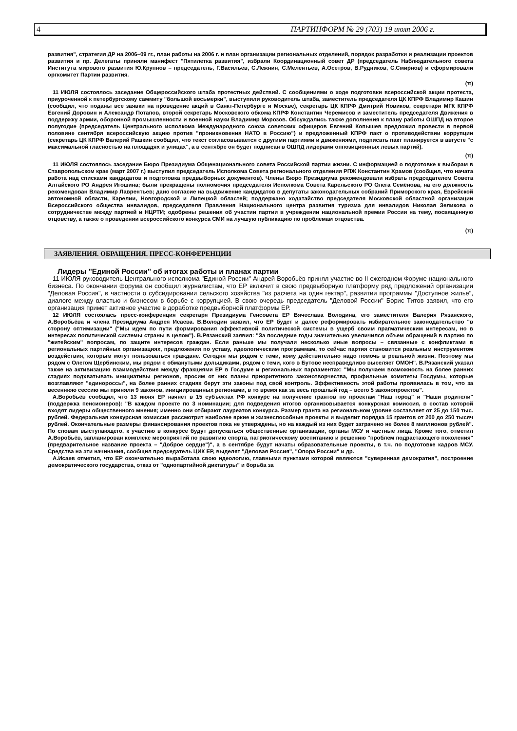4 ПАРТИНФОРМ № 29 (703) 19 июля 2006 г.
развития", стратегия ДР на 2006–09 гг., план работы на 2006 г. и план организации региональных отделений, порядок разработки и реализации проектов развития и пр. Делегаты приняли манифест "Пятилетка развития", избрали Координационный совет ДР (председатель Наблюдательного совета Института мирового развития Ю.Крупнов – председатель, Г.Васильев, С.Лежнин, С.Мелентьев, А.Осетров, В.Рудников, С.Смирнов) и сформировали оргкомитет Партии развития.
(π)
11 ИЮЛЯ состоялось заседание Общероссийского штаба протестных действий. С сообщениями о ходе подготовки всероссийской акции протеста, приуроченной к петербургскому саммиту "большой восьмерки", выступили руководитель штаба, заместитель председателя ЦК КПРФ Владимир Кашин (сообщил, что поданы все заявки на проведение акций в Санкт-Петербурге и Москве), секретарь ЦК КПРФ Дмитрий Новиков, секретари МГК КПРФ Евгений Доровин и Александр Потапов, второй секретарь Московского обкома КПРФ Константин Черемисов и заместитель председателя Движения в поддержку армии, оборонной промышленности и военной науки Владимир Морозов. Обсуждались также дополнения к плану работы ОШПД на второе полугодие (председатель Центрального исполкома Международного союза советских офицеров Евгений Копышев предложил провести в первой половине сентября всероссийскую акцию против "проникновения НАТО в Россию") и предложенный КПРФ пакт о противодействии коррупции (секретарь ЦК КПРФ Валерий Рашкин сообщил, что текст согласовывается с другими партиями и движениями, подписать пакт планируется в августе "с максимальной гласностью на площадях и улицах", а в сентябре он будет подписан в ОШПД лидерами оппозиционных левых партий).
(π)
11 ИЮЛЯ состоялось заседание Бюро Президиума Общенационального совета Российской партии жизни. С информацией о подготовке к выборам в Ставропольском крае (март 2007 г.) выступил председатель Исполкома Совета регионального отделения РПЖ Константин Храмов (сообщил, что начата работа над списками кандидатов и подготовка предвыборных документов). Члены Бюро Президиума рекомендовали избрать председателем Совета Алтайского РО Андрея Игошина; были прекращены полномочия председателя Исполкома Совета Карельского РО Олега Семёнова, на его должность рекомендован Владимир Лаврентьев; дано согласие на выдвижение кандидатов в депутаты законодательных собраний Приморского края, Еврейской автономной области, Карелии, Новгородской и Липецкой областей; поддержано ходатайство председателя Московской областной организации Всероссийского общества инвалидов, председателя Правления Национального центра развития туризма для инвалидов Николая Зеликова о сотрудничестве между партией и НЦРТИ; одобрены решения об участии партии в учреждении национальной премии России на тему, посвященную отцовству, а также о проведении всероссийского конкурса СМИ на лучшую публикацию по проблемам отцовства.
(π)
ЗАЯВЛЕНИЯ. ОБРАЩЕНИЯ. ПРЕСС-КОНФЕРЕНЦИИ
Лидеры "Единой России" об итогах работы и планах партии
11 ИЮЛЯ руководитель Центрального исполкома "Единой России" Андрей Воробьёв принял участие во II ежегодном Форуме национального бизнеса. По окончании форума он сообщил журналистам, что ЕР включит в свою предвыборную платформу ряд предложений организации "Деловая Россия", в частности о субсидировании сельского хозяйства "из расчета на один гектар", развитии программы "Доступное жилье", диалоге между властью и бизнесом в борьбе с коррупцией. В свою очередь председатель "Деловой России" Борис Титов заявил, что его организация примет активное участие в доработке предвыборной платформы ЕР.
12 ИЮЛЯ состоялась пресс-конференция секретаря Президиума Генсовета ЕР Вячеслава Володина, его заместителя Валерия Рязанского, А.Воробьёва и члена Президиума Андрея Исаева. В.Володин заявил, что ЕР будет и далее реформировать избирательное законодательство "в сторону оптимизации" ("Мы идем по пути формирования эффективной политической системы в ущерб своим прагматическим интересам, но в интересах политической системы страны в целом"). В.Рязанский заявил: "За последние годы значительно увеличился объем обращений в партию по "житейским" вопросам, по защите интересов граждан. Если раньше мы получали несколько иные вопросы – связанные с конфликтами в региональных партийных организациях, предложения по уставу, идеологическим программам, то сейчас партия становится реальным инструментом воздействия, которым могут пользоваться граждане. Сегодня мы рядом с теми, кому действительно надо помочь в реальной жизни. Поэтому мы рядом с Олегом Щербинским, мы рядом с обманутыми дольщиками, рядом с теми, кого в Бутове несправедливо выселяет ОМОН". В.Рязанский указал также на активизацию взаимодействия между фракциями ЕР в Госдуме и региональных парламентах: "Мы получаем возможность на более ранних стадиях подхватывать инициативы регионов, просим от них планы приоритетного законотворчества, профильные комитеты Госдумы, которые возглавляют "единороссы", на более ранних стадиях берут эти законы под свой контроль. Эффективность этой работы проявилась в том, что за весеннюю сессию мы приняли 9 законов, инициированных регионами, в то время как за весь прошлый год – всего 5 законопроектов".
А.Воробьёв сообщил, что 13 июня ЕР начнет в 15 субъектах РФ конкурс на получение грантов по проектам "Наш город" и "Наши родители" (поддержка пенсионеров): "В каждом проекте по 3 номинации; для подведения итогов организовывается конкурсная комиссия, в состав которой входят лидеры общественного мнения; именно они отбирают лауреатов конкурса. Размер гранта на региональном уровне составляет от 25 до 150 тыс. рублей. Федеральная конкурсная комиссия рассмотрит наиболее яркие и жизнеспособные проекты и выделит порядка 15 грантов от 200 до 250 тысяч рублей. Окончательные размеры финансирования проектов пока не утверждены, но на каждый из них будет затрачено не более 8 миллионов рублей". По словам выступающего, к участию в конкурсе будут допускаться общественные организации, органы МСУ и частные лица. Кроме того, отметил А.Воробьёв, запланирован комплекс мероприятий по развитию спорта, патриотическому воспитанию и решению "проблем подрастающего поколения" (предварительное название проекта – "Доброе сердце")", а в сентябре будут начаты образовательные проекты, в т.ч. по подготовке кадров МСУ. Средства на эти начинания, сообщил председатель ЦИК ЕР, выделят "Деловая Россия", "Опора России" и др.
А.Исаев отметил, что ЕР окончательно выработала свою идеологию, главными пунктами которой являются "суверенная демократия", построение демократического государства, отказ от "однопартийной диктатуры" и борьба за